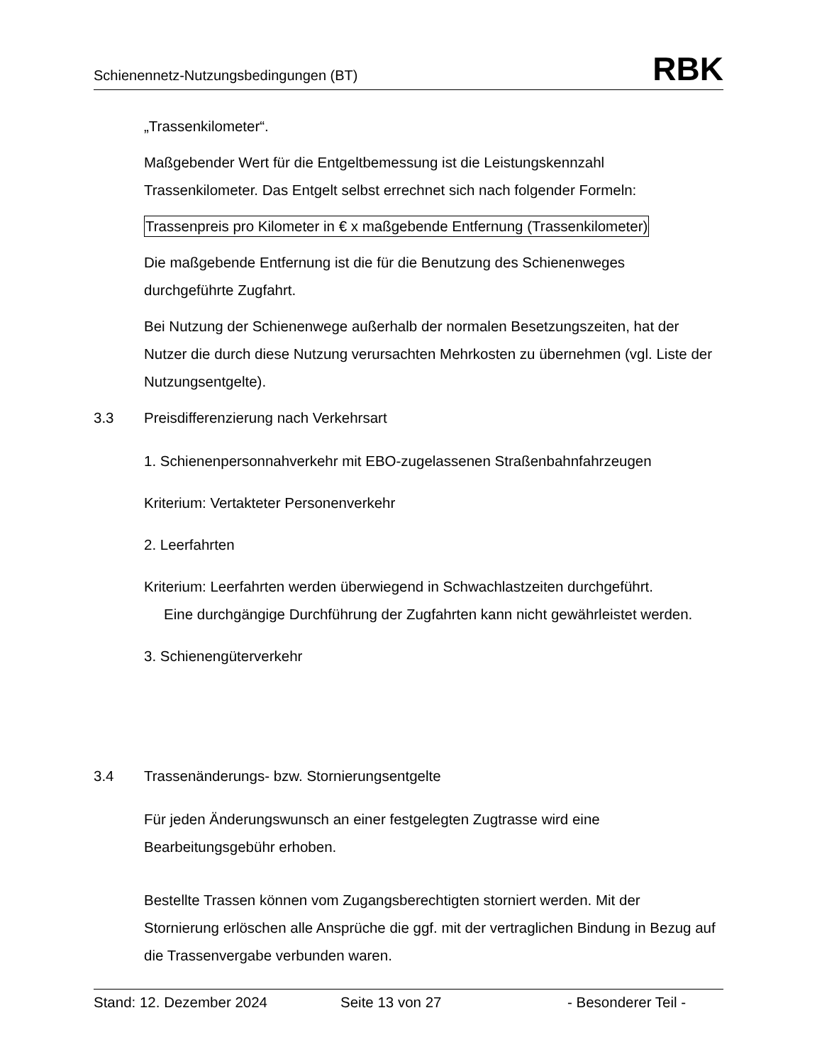Schienennetz-Nutzungsbedingungen (BT)
RBK
„Trassenkilometer“.
Maßgebender Wert für die Entgeltbemessung ist die Leistungskennzahl Trassenkilometer. Das Entgelt selbst errechnet sich nach folgender Formeln:
Trassenpreis pro Kilometer in € x maßgebende Entfernung (Trassenkilometer)
Die maßgebende Entfernung ist die für die Benutzung des Schienenweges durchgeführte Zugfahrt.
Bei Nutzung der Schienenwege außerhalb der normalen Besetzungszeiten, hat der Nutzer die durch diese Nutzung verursachten Mehrkosten zu übernehmen (vgl. Liste der Nutzungsentgelte).
3.3 Preisdifferenzierung nach Verkehrsart
1. Schienenpersonnahverkehr mit EBO-zugelassenen Straßenbahnfahrzeugen
Kriterium: Vertakteter Personenverkehr
2. Leerfahrten
Kriterium: Leerfahrten werden überwiegend in Schwachlastzeiten durchgeführt.
Eine durchgängige Durchführung der Zugfahrten kann nicht gewährleistet werden.
3. Schienengüterverkehr
3.4 Trassenänderungs- bzw. Stornierungsentgelte
Für jeden Änderungswunsch an einer festgelegten Zugtrasse wird eine Bearbeitungsgebühr erhoben.
Bestellte Trassen können vom Zugangsberechtigten storniert werden. Mit der Stornierung erlöschen alle Ansprüche die ggf. mit der vertraglichen Bindung in Bezug auf die Trassenvergabe verbunden waren.
Stand: 12. Dezember 2024 Seite 13 von 27 - Besonderer Teil -